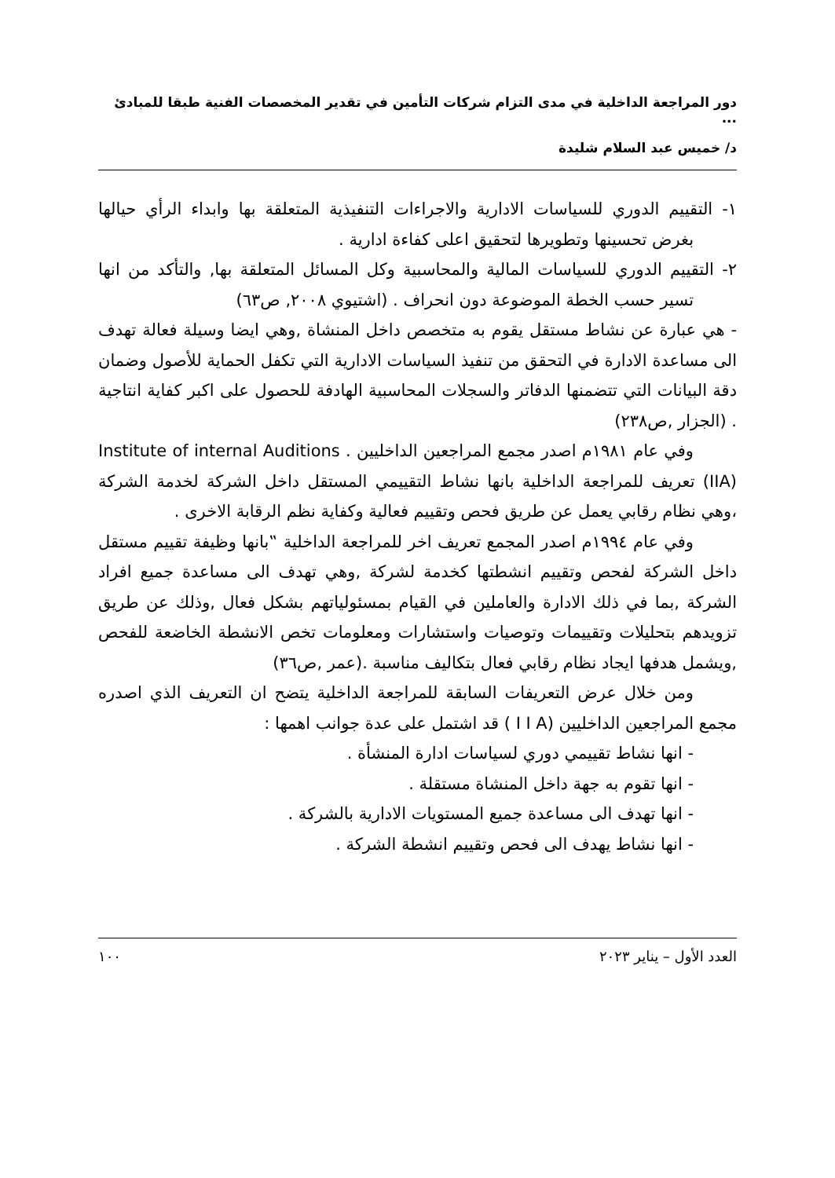دور المراجعة الداخلية في مدى التزام شركات التأمين في تقدير المخصصات الفنية طبقا للمبادئ ...
د/ خميس عبد السلام شليدة
١- التقييم الدوري للسياسات الادارية والاجراءات التنفيذية المتعلقة بها وابداء الرأي حيالها بغرض تحسينها وتطويرها لتحقيق اعلى كفاءة ادارية .
٢- التقييم الدوري للسياسات المالية والمحاسبية وكل المسائل المتعلقة بها, والتأكد من انها تسير حسب الخطة الموضوعة دون انحراف . (اشتيوي ٢٠٠٨, ص٦٣)
- هي عبارة عن نشاط مستقل يقوم به متخصص داخل المنشاة ,وهي ايضا وسيلة فعالة تهدف الى مساعدة الادارة في التحقق من تنفيذ السياسات الادارية التي تكفل الحماية للأصول وضمان دقة البيانات التي تتضمنها الدفاتر والسجلات المحاسبية الهادفة للحصول على اكبر كفاية انتاجية . (الجزار ,ص٢٣٨)
وفي عام ١٩٨١م اصدر مجمع المراجعين الداخليين . Institute of internal Auditions (IIA) تعريف للمراجعة الداخلية بانها نشاط التقييمي المستقل داخل الشركة لخدمة الشركة ،وهي نظام رقابي يعمل عن طريق فحص وتقييم فعالية وكفاية نظم الرقابة الاخرى .
وفي عام ١٩٩٤م اصدر المجمع تعريف اخر للمراجعة الداخلية ‟بانها وظيفة تقييم مستقل داخل الشركة لفحص وتقييم انشطتها كخدمة لشركة ,وهي تهدف الى مساعدة جميع افراد الشركة ,بما في ذلك الادارة والعاملين في القيام بمسئولياتهم بشكل فعال ,وذلك عن طريق تزويدهم بتحليلات وتقييمات وتوصيات واستشارات ومعلومات تخص الانشطة الخاضعة للفحص ,ويشمل هدفها ايجاد نظام رقابي فعال بتكاليف مناسبة .(عمر ,ص٣٦)
ومن خلال عرض التعريفات السابقة للمراجعة الداخلية يتضح ان التعريف الذي اصدره مجمع المراجعين الداخليين (I I A ) قد اشتمل على عدة جوانب اهمها :
- انها نشاط تقييمي دوري لسياسات ادارة المنشأة .
- انها تقوم به جهة داخل المنشاة مستقلة .
- انها تهدف الى مساعدة جميع المستويات الادارية بالشركة .
- انها نشاط يهدف الى فحص وتقييم انشطة الشركة .
العدد الأول – يناير ٢٠٢٣ ١٠٠